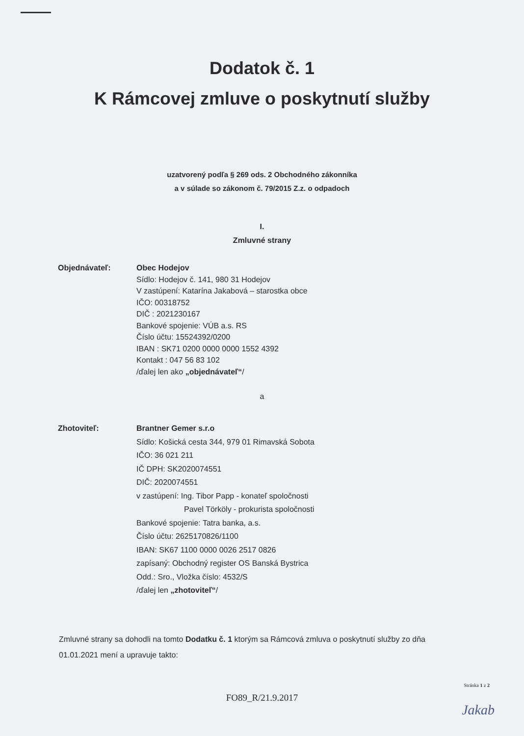Dodatok č. 1
K Rámcovej zmluve o poskytnutí služby
uzatvorený podľa § 269 ods. 2 Obchodného zákonníka
a v súlade so zákonom č. 79/2015 Z.z. o odpadoch
I.
Zmluvné strany
Objednávateľ: Obec Hodejov
Sídlo: Hodejov č. 141, 980 31 Hodejov
V zastúpení: Katarína Jakabová – starostka obce
IČO: 00318752
DIČ : 2021230167
Bankové spojenie: VÚB a.s. RS
Číslo účtu: 15524392/0200
IBAN : SK71 0200 0000 0000 1552 4392
Kontakt : 047 56 83 102
/ďalej len ako „objednávateľ“/
a
Zhotoviteľ: Brantner Gemer s.r.o
Sídlo: Košická cesta 344, 979 01 Rimavská Sobota
IČO: 36 021 211
IČ DPH: SK2020074551
DIČ: 2020074551
v zastúpení: Ing. Tibor Papp - konateľ spoločnosti
Pavel Törköly - prokurista spoločnosti
Bankové spojenie: Tatra banka, a.s.
Číslo účtu: 2625170826/1100
IBAN: SK67 1100 0000 0026 2517 0826
zapísaný: Obchodný register OS Banská Bystrica
Odd.: Sro., Vložka číslo: 4532/S
/ďalej len „zhotoviteľ“/
Zmluvné strany sa dohodli na tomto Dodatku č. 1 ktorým sa Rámcová zmluva o poskytnutí služby zo dňa 01.01.2021 mení a upravuje takto:
Stránka 1 z 2
FO89_R/21.9.2017
Jakab